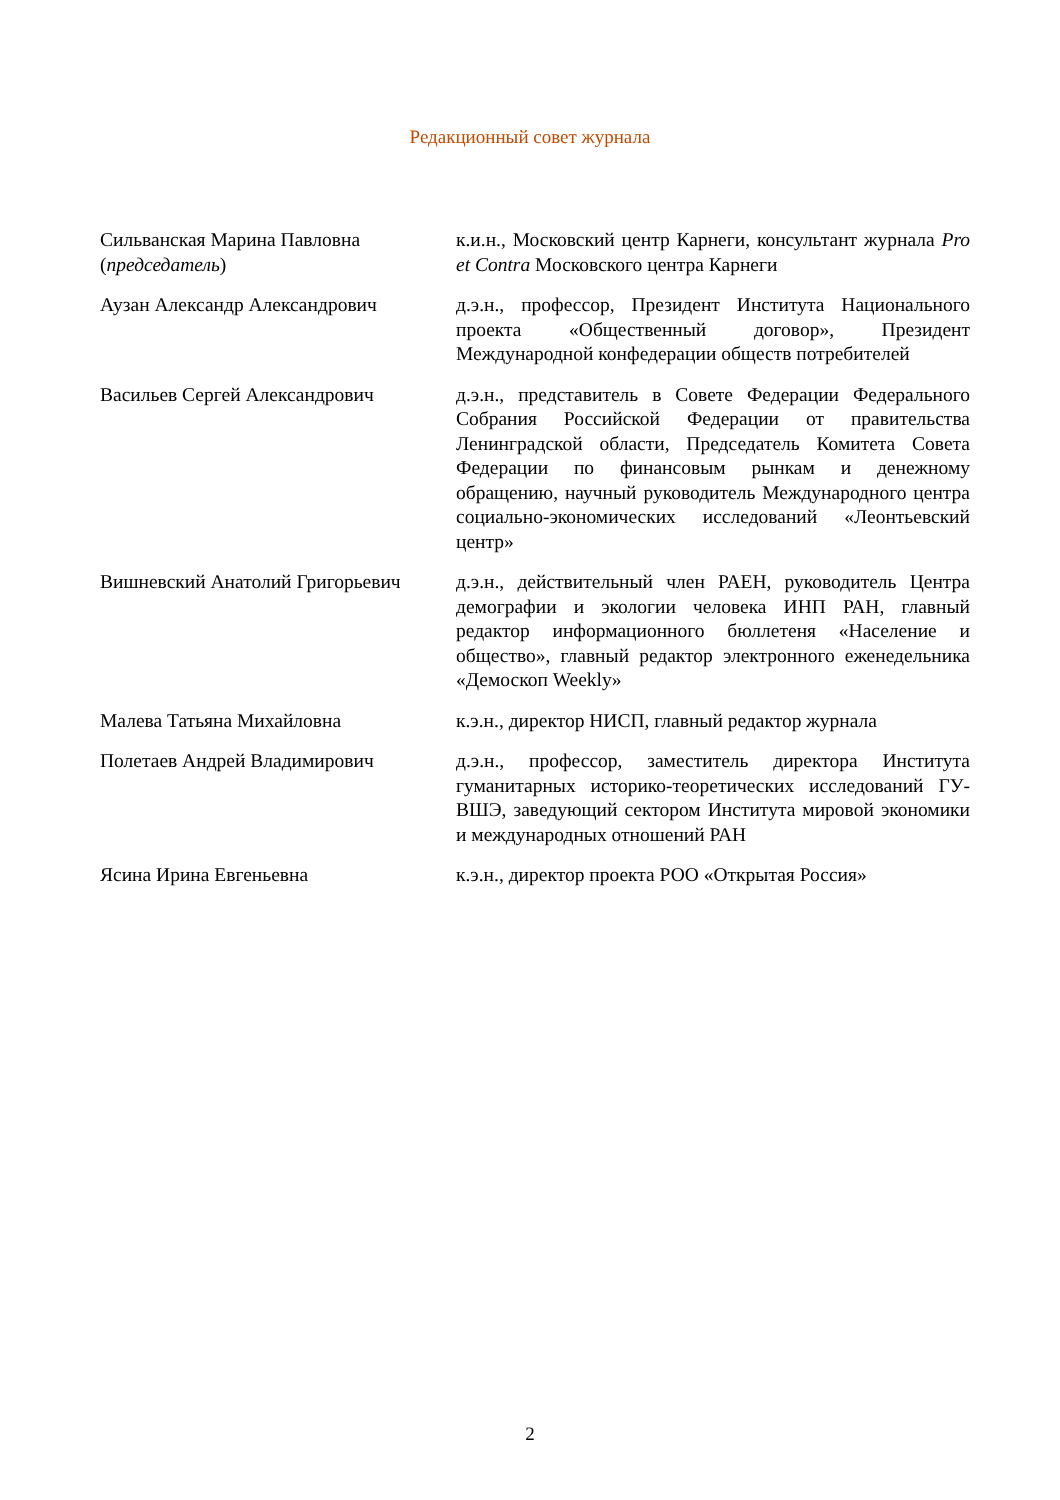Редакционный совет журнала
| Сильванская Марина Павловна ( председатель ) | к.и.н., Московский центр Карнеги, консультант журнала Pro et Contra Московского центра Карнеги |
| Аузан Александр Александрович | д.э.н., профессор, Президент Института Национального проекта «Общественный договор», Президент Международной конфедерации обществ потребителей |
| Васильев Сергей Александрович | д.э.н., представитель в Совете Федерации Федерального Собрания Российской Федерации от правительства Ленинградской области, Председатель Комитета Совета Федерации по финансовым рынкам и денежному обращению, научный руководитель Международного центра социально-экономических исследований «Леонтьевский центр» |
| Вишневский Анатолий Григорьевич | д.э.н., действительный член РАЕН, руководитель Центра демографии и экологии человека ИНП РАН, главный редактор информационного бюллетеня «Население и общество», главный редактор электронного еженедельника «Демоскоп Weekly» |
| Малева Татьяна Михайловна | к.э.н., директор НИСП, главный редактор журнала |
| Полетаев Андрей Владимирович | д.э.н., профессор, заместитель директора Института гуманитарных историко-теоретических исследований ГУ-ВШЭ, заведующий сектором Института мировой экономики и международных отношений РАН |
| Ясина Ирина Евгеньевна | к.э.н., директор проекта РОО «Открытая Россия» |
2